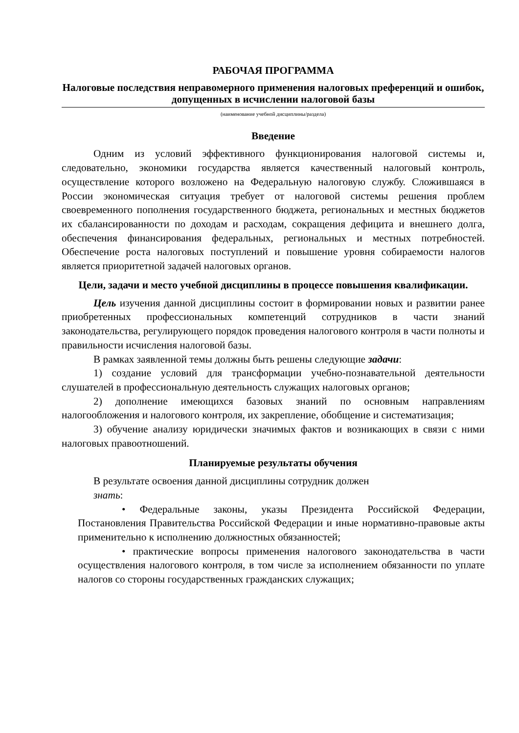РАБОЧАЯ ПРОГРАММА
Налоговые последствия неправомерного применения налоговых преференций и ошибок, допущенных в исчислении налоговой базы
(наименование учебной дисциплины/раздела)
Введение
Одним из условий эффективного функционирования налоговой системы и, следовательно, экономики государства является качественный налоговый контроль, осуществление которого возложено на Федеральную налоговую службу. Сложившаяся в России экономическая ситуация требует от налоговой системы решения проблем своевременного пополнения государственного бюджета, региональных и местных бюджетов их сбалансированности по доходам и расходам, сокращения дефицита и внешнего долга, обеспечения финансирования федеральных, региональных и местных потребностей. Обеспечение роста налоговых поступлений и повышение уровня собираемости налогов является приоритетной задачей налоговых органов.
Цели, задачи и место учебной дисциплины в процессе повышения квалификации.
Цель изучения данной дисциплины состоит в формировании новых и развитии ранее приобретенных профессиональных компетенций сотрудников в части знаний законодательства, регулирующего порядок проведения налогового контроля в части полноты и правильности исчисления налоговой базы.
В рамках заявленной темы должны быть решены следующие задачи:
1) создание условий для трансформации учебно-познавательной деятельности слушателей в профессиональную деятельность служащих налоговых органов;
2) дополнение имеющихся базовых знаний по основным направлениям налогообложения и налогового контроля, их закрепление, обобщение и систематизация;
3) обучение анализу юридически значимых фактов и возникающих в связи с ними налоговых правоотношений.
Планируемые результаты обучения
В результате освоения данной дисциплины сотрудник должен
знать:
• Федеральные законы, указы Президента Российской Федерации, Постановления Правительства Российской Федерации и иные нормативно-правовые акты применительно к исполнению должностных обязанностей;
• практические вопросы применения налогового законодательства в части осуществления налогового контроля, в том числе за исполнением обязанности по уплате налогов со стороны государственных гражданских служащих;